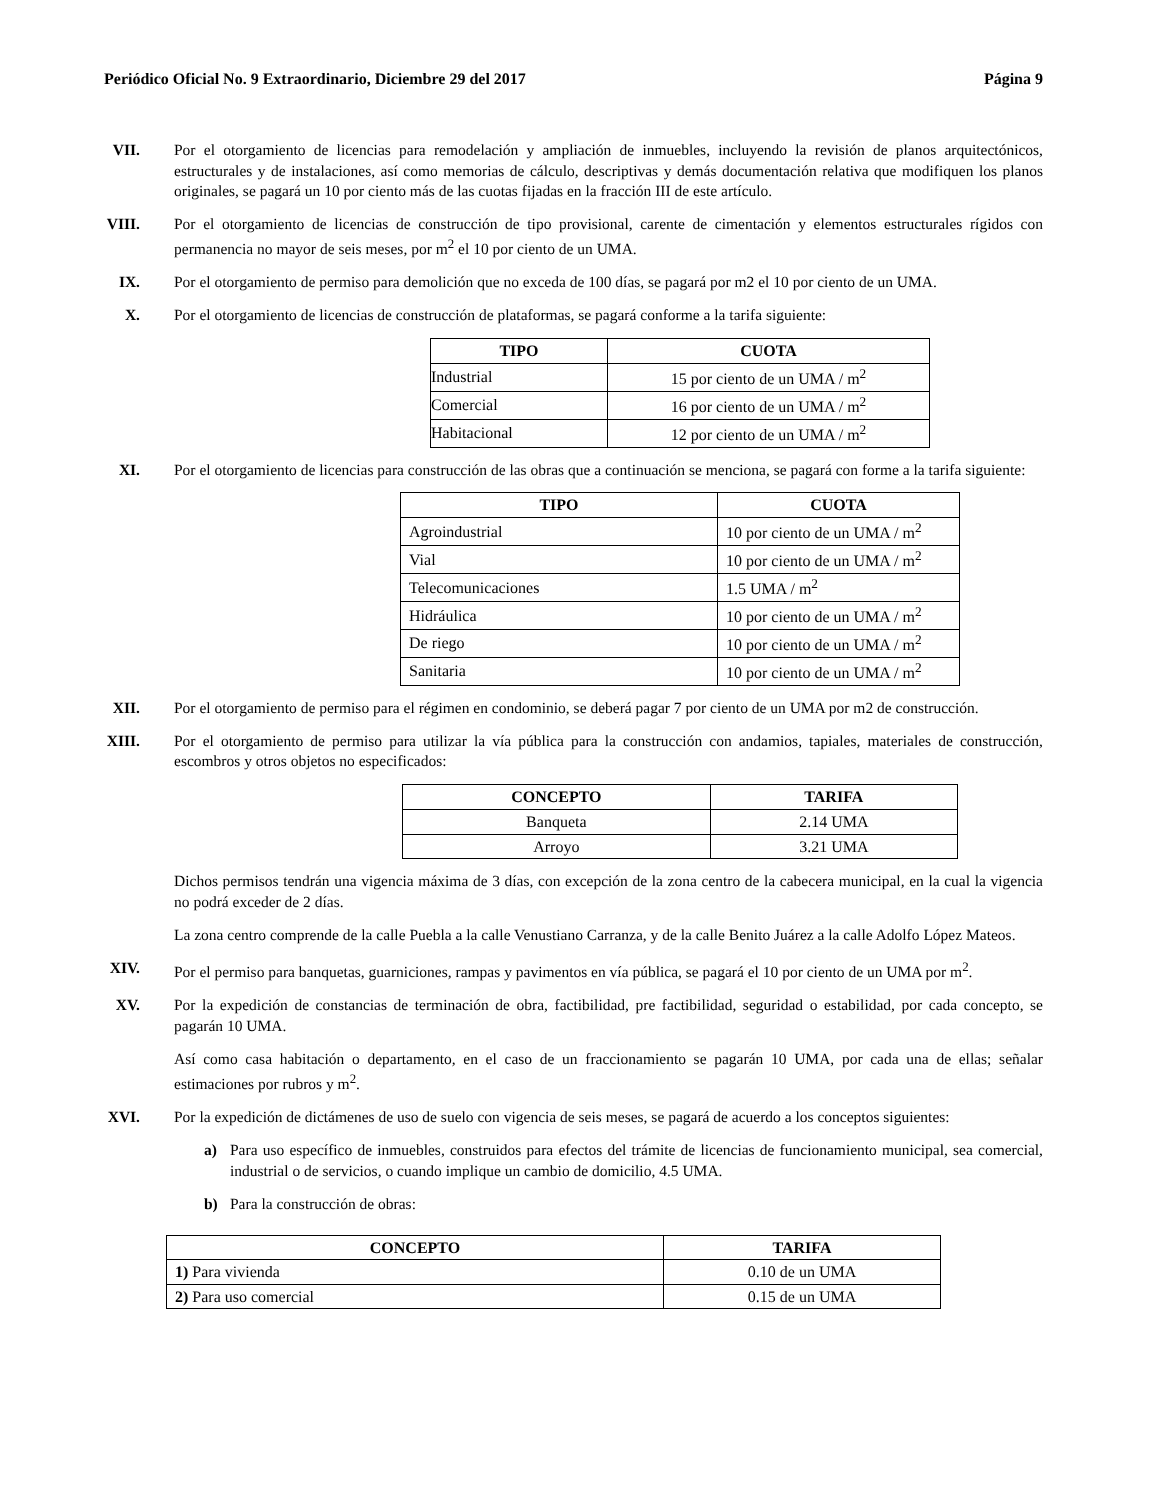Periódico Oficial No. 9 Extraordinario, Diciembre 29 del 2017 Página 9
VII. Por el otorgamiento de licencias para remodelación y ampliación de inmuebles, incluyendo la revisión de planos arquitectónicos, estructurales y de instalaciones, así como memorias de cálculo, descriptivas y demás documentación relativa que modifiquen los planos originales, se pagará un 10 por ciento más de las cuotas fijadas en la fracción III de este artículo.
VIII. Por el otorgamiento de licencias de construcción de tipo provisional, carente de cimentación y elementos estructurales rígidos con permanencia no mayor de seis meses, por m<sup>2</sup> el 10 por ciento de un UMA.
IX. Por el otorgamiento de permiso para demolición que no exceda de 100 días, se pagará por m2 el 10 por ciento de un UMA.
X. Por el otorgamiento de licencias de construcción de plataformas, se pagará conforme a la tarifa siguiente:
| TIPO | CUOTA |
| --- | --- |
| Industrial | 15 por ciento de un UMA / m<sup>2</sup> |
| Comercial | 16 por ciento de un UMA / m<sup>2</sup> |
| Habitacional | 12 por ciento de un UMA / m<sup>2</sup> |
XI. Por el otorgamiento de licencias para construcción de las obras que a continuación se menciona, se pagará con forme a la tarifa siguiente:
| TIPO | CUOTA |
| --- | --- |
| Agroindustrial | 10 por ciento de un UMA / m<sup>2</sup> |
| Vial | 10 por ciento de un UMA / m<sup>2</sup> |
| Telecomunicaciones | 1.5 UMA / m<sup>2</sup> |
| Hidráulica | 10 por ciento de un UMA / m<sup>2</sup> |
| De riego | 10 por ciento de un UMA / m<sup>2</sup> |
| Sanitaria | 10 por ciento de un UMA / m<sup>2</sup> |
XII. Por el otorgamiento de permiso para el régimen en condominio, se deberá pagar 7 por ciento de un UMA por m2 de construcción.
XIII. Por el otorgamiento de permiso para utilizar la vía pública para la construcción con andamios, tapiales, materiales de construcción, escombros y otros objetos no especificados:
| CONCEPTO | TARIFA |
| --- | --- |
| Banqueta | 2.14 UMA |
| Arroyo | 3.21 UMA |
Dichos permisos tendrán una vigencia máxima de 3 días, con excepción de la zona centro de la cabecera municipal, en la cual la vigencia no podrá exceder de 2 días.
La zona centro comprende de la calle Puebla a la calle Venustiano Carranza, y de la calle Benito Juárez a la calle Adolfo López Mateos.
XIV. Por el permiso para banquetas, guarniciones, rampas y pavimentos en vía pública, se pagará el 10 por ciento de un UMA por m<sup>2</sup>.
XV. Por la expedición de constancias de terminación de obra, factibilidad, pre factibilidad, seguridad o estabilidad, por cada concepto, se pagarán 10 UMA.
Así como casa habitación o departamento, en el caso de un fraccionamiento se pagarán 10 UMA, por cada una de ellas; señalar estimaciones por rubros y m<sup>2</sup>.
XVI. Por la expedición de dictámenes de uso de suelo con vigencia de seis meses, se pagará de acuerdo a los conceptos siguientes:
a) Para uso específico de inmuebles, construidos para efectos del trámite de licencias de funcionamiento municipal, sea comercial, industrial o de servicios, o cuando implique un cambio de domicilio, 4.5 UMA.
b) Para la construcción de obras:
| CONCEPTO | TARIFA |
| --- | --- |
| 1) Para vivienda | 0.10 de un UMA |
| 2) Para uso comercial | 0.15 de un UMA |